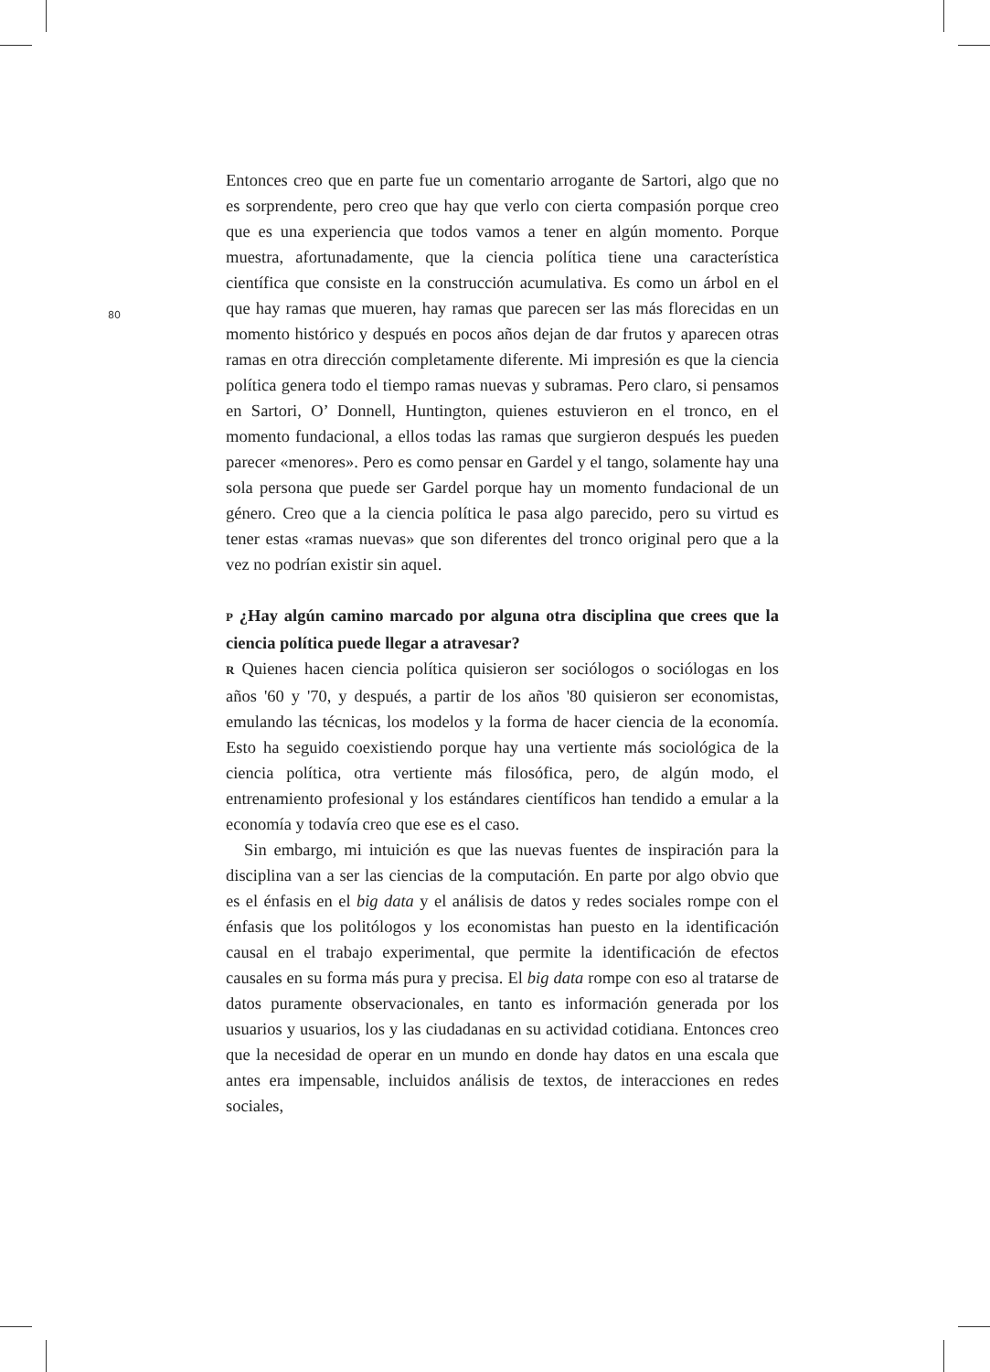80
Entonces creo que en parte fue un comentario arrogante de Sartori, algo que no es sorprendente, pero creo que hay que verlo con cierta compasión porque creo que es una experiencia que todos vamos a tener en algún momento. Porque muestra, afortunadamente, que la ciencia política tiene una característica científica que consiste en la construcción acumulativa. Es como un árbol en el que hay ramas que mueren, hay ramas que parecen ser las más florecidas en un momento histórico y después en pocos años dejan de dar frutos y aparecen otras ramas en otra dirección completamente diferente. Mi impresión es que la ciencia política genera todo el tiempo ramas nuevas y subramas. Pero claro, si pensamos en Sartori, O’ Donnell, Huntington, quienes estuvieron en el tronco, en el momento fundacional, a ellos todas las ramas que surgieron después les pueden parecer «menores». Pero es como pensar en Gardel y el tango, solamente hay una sola persona que puede ser Gardel porque hay un momento fundacional de un género. Creo que a la ciencia política le pasa algo parecido, pero su virtud es tener estas «ramas nuevas» que son diferentes del tronco original pero que a la vez no podrían existir sin aquel.
P ¿Hay algún camino marcado por alguna otra disciplina que crees que la ciencia política puede llegar a atravesar?
R Quienes hacen ciencia política quisieron ser sociólogos o sociólogas en los años '60 y '70, y después, a partir de los años '80 quisieron ser economistas, emulando las técnicas, los modelos y la forma de hacer ciencia de la economía. Esto ha seguido coexistiendo porque hay una vertiente más sociológica de la ciencia política, otra vertiente más filosófica, pero, de algún modo, el entrenamiento profesional y los estándares científicos han tendido a emular a la economía y todavía creo que ese es el caso.
Sin embargo, mi intuición es que las nuevas fuentes de inspiración para la disciplina van a ser las ciencias de la computación. En parte por algo obvio que es el énfasis en el big data y el análisis de datos y redes sociales rompe con el énfasis que los politólogos y los economistas han puesto en la identificación causal en el trabajo experimental, que permite la identificación de efectos causales en su forma más pura y precisa. El big data rompe con eso al tratarse de datos puramente observacionales, en tanto es información generada por los usuarios y usuarios, los y las ciudadanas en su actividad cotidiana. Entonces creo que la necesidad de operar en un mundo en donde hay datos en una escala que antes era impensable, incluidos análisis de textos, de interacciones en redes sociales,